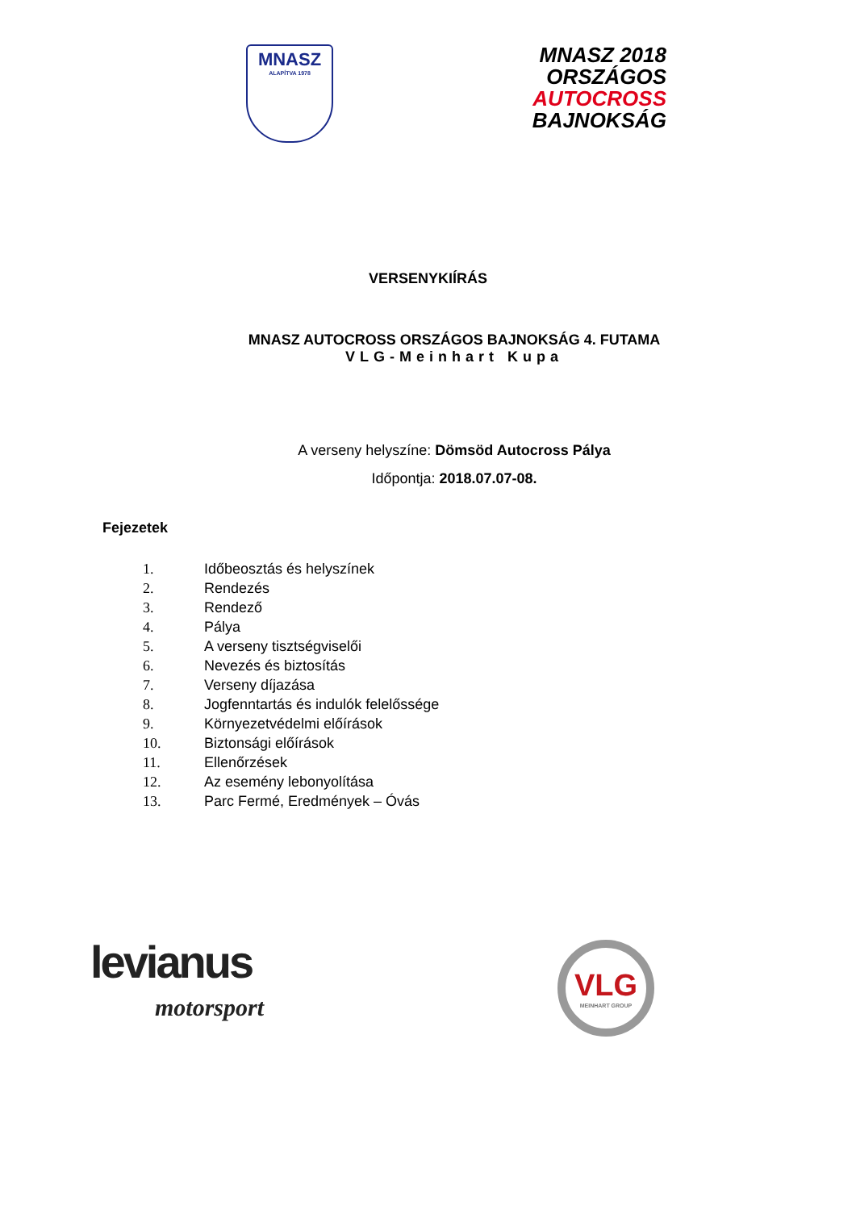MNASZ
ALAPÍTVA 1978
MNASZ 2018
ORSZÁGOS
AUTOCROSS
BAJNOKSÁG
VERSENYKIÍRÁS
MNASZ AUTOCROSS ORSZÁGOS BAJNOKSÁG 4. FUTAMA
VLG-Meinhart Kupa
A verseny helyszíne: Dömsöd Autocross Pálya
Időpontja: 2018.07.07-08.
Fejezetek
1. Időbeosztás és helyszínek
2. Rendezés
3. Rendező
4. Pálya
5. A verseny tisztségviselői
6. Nevezés és biztosítás
7. Verseny díjazása
8. Jogfenntartás és indulók felelőssége
9. Környezetvédelmi előírások
10. Biztonsági előírások
11. Ellenőrzések
12. Az esemény lebonyolítása
13. Parc Fermé, Eredmények – Óvás
levianus
motorsport
VLG
MEINHART GROUP